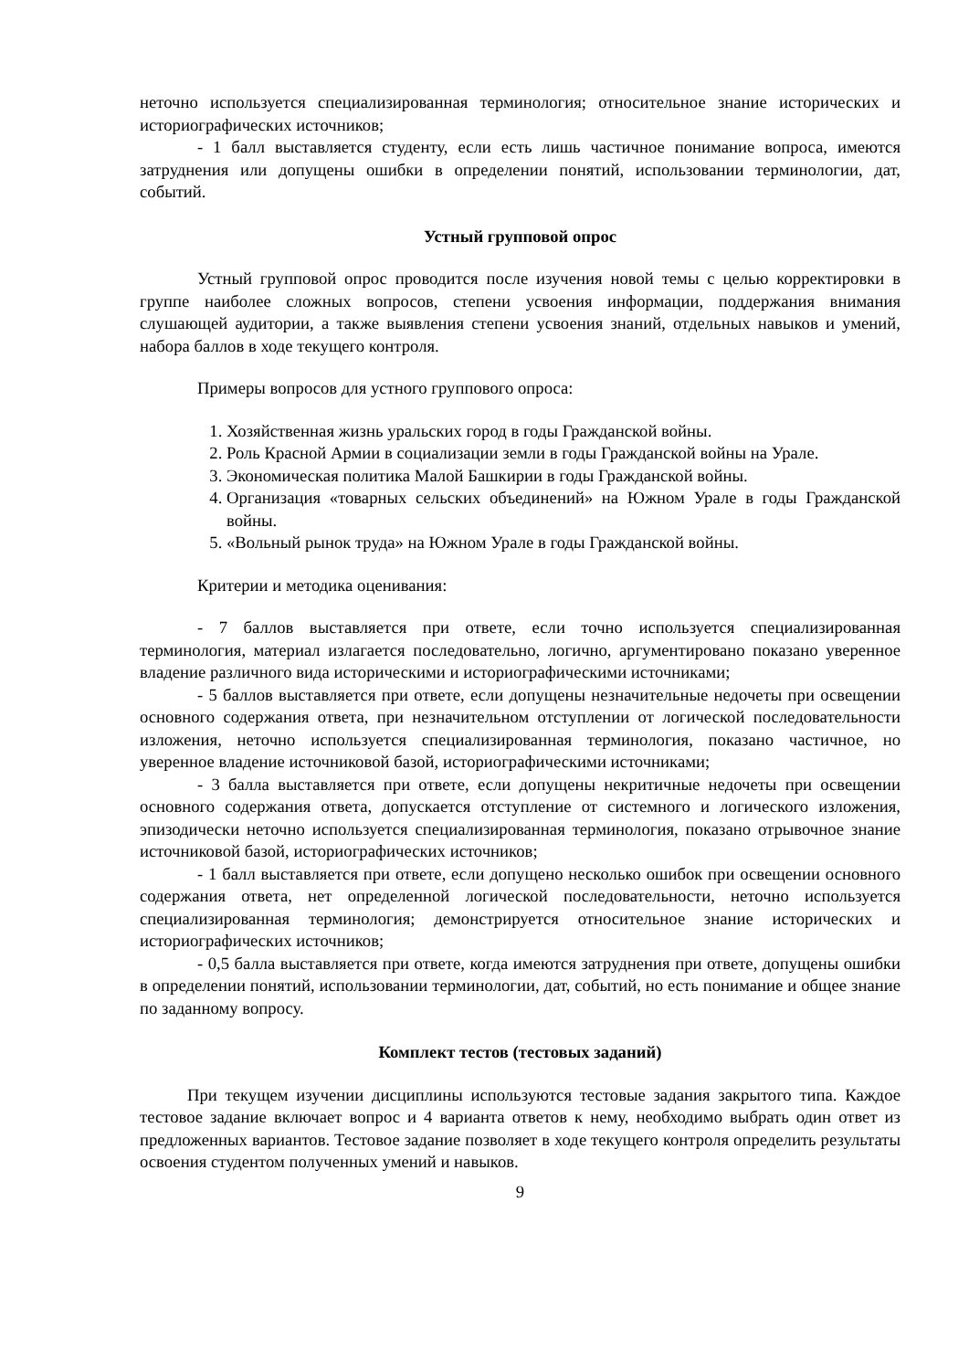неточно используется специализированная терминология; относительное знание исторических и историографических источников;
- 1 балл выставляется студенту, если есть лишь частичное понимание вопроса, имеются затруднения или допущены ошибки в определении понятий, использовании терминологии, дат, событий.
Устный групповой опрос
Устный групповой опрос проводится после изучения новой темы с целью корректировки в группе наиболее сложных вопросов, степени усвоения информации, поддержания внимания слушающей аудитории, а также выявления степени усвоения знаний, отдельных навыков и умений, набора баллов в ходе текущего контроля.
Примеры вопросов для устного группового опроса:
1. Хозяйственная жизнь уральских город в годы Гражданской войны.
2. Роль Красной Армии в социализации земли в годы Гражданской войны на Урале.
3. Экономическая политика Малой Башкирии в годы Гражданской войны.
4. Организация «товарных сельских объединений» на Южном Урале в годы Гражданской войны.
5. «Вольный рынок труда» на Южном Урале в годы Гражданской войны.
Критерии и методика оценивания:
- 7 баллов выставляется при ответе, если точно используется специализированная терминология, материал излагается последовательно, логично, аргументировано показано уверенное владение различного вида историческими и историографическими источниками;
- 5 баллов выставляется при ответе, если допущены незначительные недочеты при освещении основного содержания ответа, при незначительном отступлении от логической последовательности изложения, неточно используется специализированная терминология, показано частичное, но уверенное владение источниковой базой, историографическими источниками;
- 3 балла выставляется при ответе, если допущены некритичные недочеты при освещении основного содержания ответа, допускается отступление от системного и логического изложения, эпизодически неточно используется специализированная терминология, показано отрывочное знание источниковой базой, историографических источников;
- 1 балл выставляется при ответе, если допущено несколько ошибок при освещении основного содержания ответа, нет определенной логической последовательности, неточно используется специализированная терминология; демонстрируется относительное знание исторических и историографических источников;
- 0,5 балла выставляется при ответе, когда имеются затруднения при ответе, допущены ошибки в определении понятий, использовании терминологии, дат, событий, но есть понимание и общее знание по заданному вопросу.
Комплект тестов (тестовых заданий)
При текущем изучении дисциплины используются тестовые задания закрытого типа. Каждое тестовое задание включает вопрос и 4 варианта ответов к нему, необходимо выбрать один ответ из предложенных вариантов. Тестовое задание позволяет в ходе текущего контроля определить результаты освоения студентом полученных умений и навыков.
9